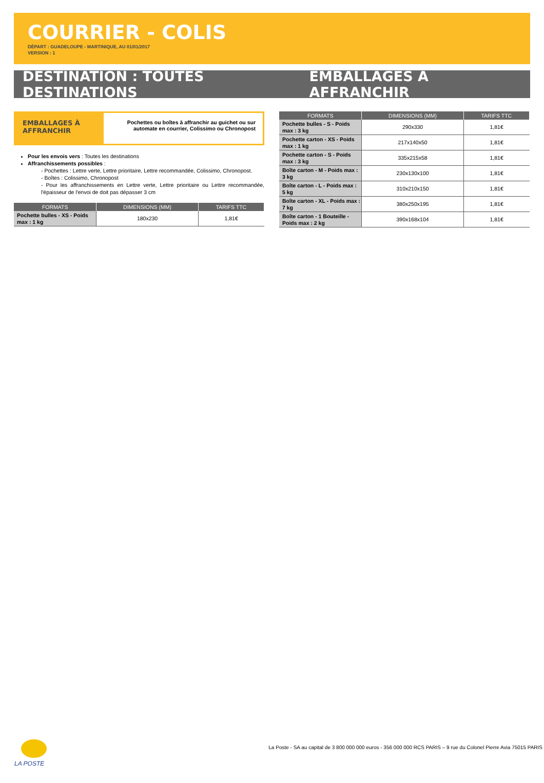COURRIER - COLIS
DÉPART : GUADELOUPE - MARTINIQUE, AU 01/01/2017
VERSION : 1
DESTINATION : TOUTES DESTINATIONS EMBALLAGES À AFFRANCHIR
EMBALLAGES À AFFRANCHIR
Pochettes ou boîtes à affranchir au guichet ou sur automate en courrier, Colissimo ou Chronopost
Pour les envois vers : Toutes les destinations
Affranchissements possibles :
- Pochettes : Lettre verte, Lettre prioritaire, Lettre recommandée, Colissimo, Chronopost.
- Boîtes : Colissimo, Chronopost
- Pour les affranchissements en Lettre verte, Lettre prioritaire ou Lettre recommandée, l'épaisseur de l'envoi de doit pas dépasser 3 cm
| FORMATS | DIMENSIONS (MM) | TARIFS TTC |
| --- | --- | --- |
| Pochette bulles - XS - Poids max : 1 kg | 180x230 | 1,81€ |
| FORMATS | DIMENSIONS (MM) | TARIFS TTC |
| --- | --- | --- |
| Pochette bulles - S - Poids max : 3 kg | 290x330 | 1,81€ |
| Pochette carton - XS - Poids max : 1 kg | 217x140x50 | 1,81€ |
| Pochette carton - S - Poids max : 3 kg | 335x215x58 | 1,81€ |
| Boîte carton - M - Poids max : 3 kg | 230x130x100 | 1,81€ |
| Boîte carton - L - Poids max : 5 kg | 310x210x150 | 1,81€ |
| Boîte carton - XL - Poids max : 7 kg | 380x250x195 | 1,81€ |
| Boîte carton - 1 Bouteille - Poids max : 2 kg | 390x168x104 | 1,81€ |
LA POSTE
La Poste - SA au capital de 3 800 000 000 euros - 356 000 000 RCS PARIS – 9 rue du Colonel Pierre Avia 75015 PARIS